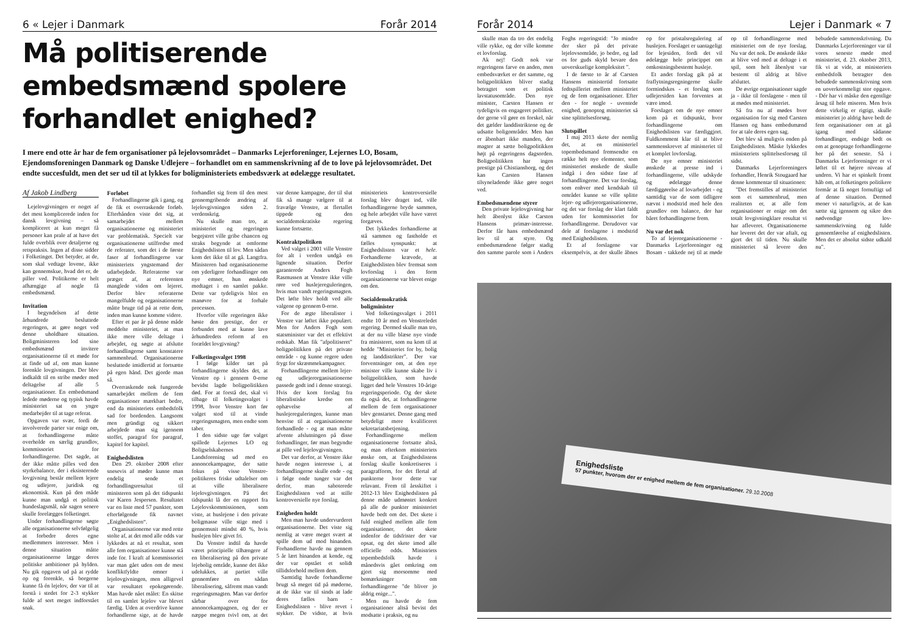6 « Lejer i Danmark Forår 2014
Må politiserende embedsmænd spolere forhandlet enighed?
I mere end otte år har de fem organisationer på lejelovsområdet – Danmarks Lejerforeninger, Lejernes LO, Bosam, Ejendomsforeningen Danmark og Danske Udlejere – forhandlet om en sammenskrivning af de to love på lejelovsområdet. Det endte succesfuldt, men det ser ud til at lykkes for boligministeriets embedsværk at ødelægge resultatet.
Af Jakob Lindberg
Lejelovgivningen er noget af det mest komplicerede inden for dansk lovgivning – så kompliceret at kun meget få personer kan prale af at have det fulde overblik over detaljerne og retspraksis. Ingen af disse sidder i Folketinget. Det betyder, at de, som skal vedtage lovene, ikke kan gennemskue, hvad det er, de piller ved. Politikerne er helt afhængige af nogle få embedsmænd.
Invitation
I begyndelsen af dette århundrede besluttede regeringen, at gøre noget ved denne uholdbare situation. Boligministeren lod sine embedsmænd invitere organisationerne til et møde for at finde ud af, om man kunne forenkle lovgivningen. Der blev indkaldt til en stribe møder med deltagelse af alle 5 organisationer. En embedsmand ledede møderne og typisk havde ministeriet sat en yngre medarbejder til at tage referat.
Opgaven var svær, fordi de involverede parter var enige om, at forhandlingerne måtte overholde en særlig grundlov, kommissoriet for forhandlingerne. Det sagde, at der ikke måtte pilles ved den styrkebalance, der i eksisterende lovgivning består mellem lejere og udlejere, juridisk og økonomisk. Kun på den måde kunne man undgå et politisk hundeslagsmål, når sagen senere skulle forelægges folketinget.
Under forhandlingerne søgte alle organisationerne selvfølgelig at forbedre deres egne medlemmers interesser. Men i denne situation måtte organisationerne lægge deres politiske ambitioner på hylden. Nu gik opgaven ud på at rydde op og forenkle, så borgerne kunne få én lejelov, der var til at forstå i stedet for 2-3 stykker fulde af sort meget indforstået snak.
Forløbet
Forhandlingerne gik i gang, og de fik et overraskende forløb. Efterhånden viste det sig, at samarbejdet mellem organisationerne og ministeriet var problematisk. Specielt var organisationerne utilfredse med de referater, som det i de første faser af forhandlingerne var ministeriets yngstemand der udarbejdede. Referaterne var præget af, at referenten manglede viden om lejeret. Derfor blev referaterne mangelfulde og organisationerne måtte bruge tid på at rette dem, inden man kunne komme videre.
Efter et par år på denne måde meddelte ministeriet, at man ikke mere ville deltage i arbejdet, og søgte at afslutte forhandlingerne samt konstatere sammenbrud. Organisationerne besluttede imidlertid at fortsætte på egen hånd. Det gjorde man så.
Overraskende nok fungerede samarbejdet mellem de fem organisationer mærkbart bedre, end da ministeriets embedsfolk sad for bordenden. Langsomt men gründigt og sikkert arbejdede man sig igennem stoffet, paragraf for paragraf, kapitel for kapitel.
Enighedslisten
Den 29. oktober 2008 efter snesevis af møder kunne man endelig sende et forhandlingsresultat til ministeren som på det tidspunkt var Karen Jespersen. Resultatet var en liste med 57 punkter, som efterfølgende fik navnet „Enighedslisten“.
Organisationerne var med rette stolte af, at det mod alle odds var lykkedes at nå et resultat, som alle fem organisationer kunne stå inde for. I kraft af kommissoriet var man gået uden om de mest konfliktfyldte emner i lejelovgivningen, men alligevel var resultatet epokegørende. Man havde nået målet: En skitse til en samlet lejelov var blevet færdig. Uden at overdrive kunne forhandlerne sige, at de havde forhandlet sig frem til den mest gennemgribende ændring af lejelovgivningen siden 2. verdenskrig.
Nu skulle man tro, at ministeriet og regeringen begejstret ville gribe chancen og straks begynde at omforme Enighedslisten til lov. Men sådan kom det ikke til at gå. Langtfra. Ministeren bad organisationerne om yderligere forhandlinger om nye emner, hun ønskede medtaget i en samlet pakke. Dette var tydeligvis blot en manøvre for at forhale processen.
Hvorfor ville regeringen ikke høste den prestige, der er forbundet med at kunne lave århundredets reform af en forældet lovgivning?
Folketingsvalget 1998
I følge kilder tæt på forhandlingerne skyldes det, at Venstre op i gennem 0-erne bevidst lagde boligpolitikken død. For at forstå det, skal vi tilbage til folketingsvalget i 1998, hvor Venstre kort før valget stod til at vinde regeringsmagten, men endte som taber.
I den sidste uge før valget spillede Lejernes LO og Boligselskabernes Landsforening ud med en annoncekampagne, der satte fokus på visse Venstre-politikeres friske udtalelser om at ville liberalisere lejelovgivningen. På det tidspunkt lå der en rapport fra Lejelovskommissionen, som viste, at huslejene i den private boligmasse ville stige med i gennemsnit mindst 40 %, hvis huslejen blev givet fri.
Da Venstre indtil da havde været principielle tilhængere af en liberalisering på den private lejebolig område, kunne det ikke udelukkes, at partiet ville gennemføre en sådan liberalisering, såfremt man vandt regeringsmagten. Man var derfor sårbar over for annoncekampagnen, og der er næppe megen tvivl om, at det var denne kampagne, der til slut fik så mange vælgere til at fravælge Venstre, at flertallet tippede og den socialdemokratiske regering kunne fortsætte.
Kontraktpolitiken
Ved valget i 2001 ville Venstre for alt i verden undgå en lignende situation. Derfor garanterede Anders Fogh Rasmussen at Venstre ikke ville røre ved huslejereguleringen, hvis man vandt regeringsmagten. Det løfte blev holdt ved alle valgene op gennem 0-erne.
For de ægte liberalister i Venstre var løftet ikke populært. Men for Anders Fogh som statsminister var det et effektivt redskab. Man fik "afpolitiseret" boligpolitikken på det private område - og kunne regere uden frygt for skræmmekampagner.
Forhandlingerne mellem lejer- og udlejerorganisationerne passede godt ind i denne strategi. Hvis der kom forslag fra liberalistiske kredse om ophævelse af huslejereguleringen, kunne man henvise til at organisationerne forhandlede - og at man måtte afvente afslutningen på disse forhandlinger, før man begyndte at pille ved lejelovgivningen.
Det var derfor, at Venstre ikke havde nogen interesse i, at forhandlingerne skulle ende - og i følge onde tunger var det derfor, man saboterede Enighedslisten ved at stille kontroversielle nye forslag.
Enigheden holdt
Men man havde undervurderet organisationerne. Det viste sig nemlig at være meget svært at spille dem ud mod hinanden. Forhandlerne havde nu gennem 5 år lært hinanden at kende, og der var opstået et solidt tillidsforhold mellem dem.
Samtidig havde forhandlerne brugt så meget tid på møderne, at de ikke var til sinds at lade deres fælles barn - Enighedslisten - blive revet i stykker. De vidste, at hvis ministeriets kontroversielle forslag blev draget ind, ville forhandlingerne bryde sammen, og hele arbejdet ville have været forgæves.
Det lykkedes forhandlerne at stå sammen og fastholde et fælles synspunkt: at Enighedslisten var et hele. Forhandlerne krævede, at Enighedslisten blev fremsat som lovforslag i den form organisationerne var blevet enige om den.
Socialdemokratisk boligminister
Ved folketingsvalget i 2011 endte 10 år med en Venstreledet regering. Dermed skulle man tro, at der nu ville blæse nye vinde fra ministeret, som nu kom til at hedde "Ministeriet for by, bolig og landdistrikter". Der var forventninger om, at den nye minister ville kunne skabe liv i boligpolitikken, som havde ligget død hele Venstres 10-årige regeringsperiode. Og der skete da også det, at forhandlingerne mellem de fem organisationer blev genstartet. Denne gang med betydeligt mere kvalificeret sekretariatsbetjening.
Forhandlingerne mellem organisationerne fortsatte altså, og man efterkom ministeriets ønske om, at Enighedslistens forslag skulle konkretiseres i paragrafform, for det flertal af punkterne hvor dette var relavant. Frem til årsskiftet i 2012-13 blev Enighedslisten på denne måde udmøntet konkret på alle de punkter ministeriet havde bedt om det. Det skete i fuld enighed mellem alle fem organisationer, det skete indenfor de tidsfrister der var opsat, og det skete imod alle officielle odds. Ministriets topembedsfolk havde i månedsvis gået omkring om gjort sig morsomme med bemærkninger om forhandlingerne "de bliver jo aldrig enige...".
Men nu havde de fem organisationer altså bevist det modsatte i praksis, og nu
Forår 2014 Lejer i Danmark « 7
skulle man da tro det endelig ville rykke, og der ville komme et lovforslag.
Ak nej! Godt nok var regeringens farve en anden, men embedsværket er det samme, og boligpolitikken bliver stadig betragtet som et politisk lavstatusområde. Den nye minister, Carsten Hansen er tydeligvis en engageret politiker, der gerne vil gøre en forskel, når det gælder landdistriktene og de udsatte boligområder. Men han er åbenbart ikke manden, der magter at sætte boligpolitikken højt på regeringens dagsorden. Boligpolitikken har ingen prestige på Chistiansborg, og det kan Carsten Hansen tilsyneladende ikke gøre noget ved.
Embedsmændene styrer
Den private lejelovgivning har helt åbenlyst ikke Carsten Hansens primær-interesse. Derfor får hans embedsmænd lov til at styre. Og embedsmændene følger stadig den samme parole som i Anders Foghs regeringstid: "Jo mindre der sker på det private lejelovsområde, jo bedre, og lad os for guds skyld bevare den uoverskuelige kompleksitet ".
I de første to år af Carsten Hansens ministertid fortsatte fedtspilleriet mellem ministeriet og de fem organisationer. Efter den - for nogle - uventede enighed, genoptog ministeriet så sine splittelsesforsøg.
Slutspillet
I maj 2013 skete der nemlig det, at en ministeriel topembedsmand fremsendte en række helt nye elementer, som ministeriet ønskede de skulle indgå i den sidste fase af forhandlingerne. Det var forslag, som enhver med kendskab til området kunne se ville splitte lejer- og udlejerorganisationerne, og det var forslag der klart faldt uden for kommissoriet for forhandlingerne. Derudover var dele af forslagene i modstrid med Enighedslisten.
Et af forslagene var eksempelvis, at der skulle åbnes op for pristalsregulering af huslejen. Forslaget er uantageligt for lejesiden, fordi det vil ødelægge hele princippet om omkostningsbestemt husleje.
Et andet forslag gik på at fraflytningsregningerne skulle formindskes - et forslag som udlejersiden kan forventes at være imod.
Forslaget om de nye emner kom på et tidspunkt, hvor forhandlingerne om Enighedslisten var færdiggjort. Fuldkomment klar til at blive sammenskrevet af ministeriet til et komplet lovforslag.
De nye emner ministeriet ønskede at presse ind i forhandlingerne, ville udskyde og ødelægge denne færdiggørelse af lovarbejdet - og samtidig var de som tidligere nævnt i modstrid med hele den grundlov om balance, der har båret forhandlingerne frem.
Nu var det nok
To af lejerorganisationerne - Danmarks Lejerforeninger og Bosam - takkede nej til at møde op til forhandlingerne med ministeriet om de nye forslag. Nu var det nok. De ønskede ikke at blive ved med at deltage i et spil, som helt åbenlyst var bestemt til aldrig at blive afsluttet.
De øvrige organisationer sagde ja - ikke til forslagene - men til at mødes med ministeriet.
Så fra nu af mødes hver organisation for sig med Carsten Hansen og hans embedsmænd for at tale deres egen sag.
Det blev så muligvis enden på Enighedslisten. Måske lykkedes miinisteriets splittelsesforsøg til sidst.
Danmarks Lejerforeningers forhandler, Henrik Stougaard har denne kommentar til situationen:
"Det fremstilles af ministeriet som et sammenbrud, men realiteten er, at alle fem organisationer er enige om det totalt lovgivningklare resultat vi har afleveret. Organisationerne har leveret det der var aftalt, og gjort det til tiden. Nu skulle ministeriet så levere den bebudede sammenskrivning. Da Danmarks Lejerforeninger var til vores seneste møde med ministeriet, d. 23. oktober 2013, fik vi at vide, at ministeriets embedsfolk betragter den bebudede sammenskrivning som en uoverkommeligt stor opgave. - Dér har vi måske den egentlige årsag til hele miseren. Men hvis dette virkelig er rigtigt, skulle ministeriet jo aldrig have bedt de fem organisationer om at gå igang med sådanne forhandlinger, endsige bedt os om at genoptage forhandlingerne her på det seneste. Så i Danmarks Lejerforeninger er vi løftet til et højere niveau af undren. Vi har et spinkelt fromt håb om, at folketingets politikere formår at få noget fornuftigt ud af denne situation. Dermed mener vi naturligvis, at de kan sætte sig igennem og sikre den nødvendige lov-sammenskrivning og fulde gennemførelse af enighedslisten. Men det er absolut sidste udkald nu".
Enighedsliste
57 punkter, hvorom der er enighed mellem de fem organisationer. 29.10.2008